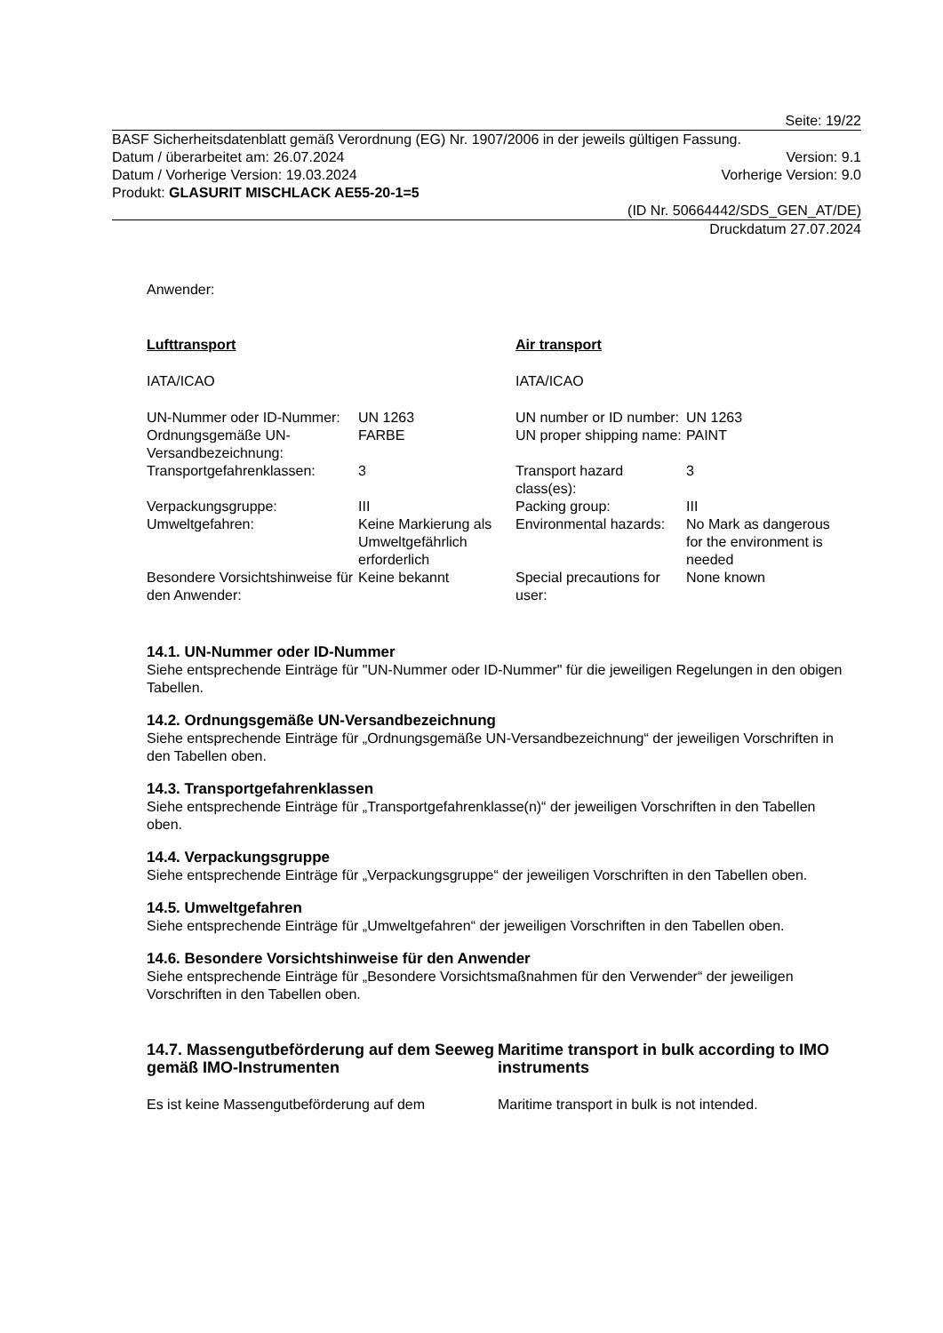Seite: 19/22
BASF Sicherheitsdatenblatt gemäß Verordnung (EG) Nr. 1907/2006 in der jeweils gültigen Fassung.
Datum / überarbeitet am: 26.07.2024 Version: 9.1
Datum / Vorherige Version: 19.03.2024 Vorherige Version: 9.0
Produkt: GLASURIT MISCHLACK AE55-20-1=5
(ID Nr. 50664442/SDS_GEN_AT/DE)
Druckdatum 27.07.2024
Anwender:
| Lufttransport | | Air transport | |
| IATA/ICAO | | IATA/ICAO | |
| UN-Nummer oder ID-Nummer: | UN 1263 | UN number or ID number: | UN 1263 |
| Ordnungsgemäße UN-Versandbezeichnung: | FARBE | UN proper shipping name: | PAINT |
| Transportgefahrenklassen: | 3 | Transport hazard class(es): | 3 |
| Verpackungsgruppe: | III | Packing group: | III |
| Umweltgefahren: | Keine Markierung als Umweltgefährlich erforderlich | Environmental hazards: | No Mark as dangerous for the environment is needed |
| Besondere Vorsichtshinweise für den Anwender: | Keine bekannt | Special precautions for user: | None known |
14.1. UN-Nummer oder ID-Nummer
Siehe entsprechende Einträge für "UN-Nummer oder ID-Nummer" für die jeweiligen Regelungen in den obigen Tabellen.
14.2. Ordnungsgemäße UN-Versandbezeichnung
Siehe entsprechende Einträge für „Ordnungsgemäße UN-Versandbezeichnung“ der jeweiligen Vorschriften in den Tabellen oben.
14.3. Transportgefahrenklassen
Siehe entsprechende Einträge für „Transportgefahrenklasse(n)“ der jeweiligen Vorschriften in den Tabellen oben.
14.4. Verpackungsgruppe
Siehe entsprechende Einträge für „Verpackungsgruppe“ der jeweiligen Vorschriften in den Tabellen oben.
14.5. Umweltgefahren
Siehe entsprechende Einträge für „Umweltgefahren“ der jeweiligen Vorschriften in den Tabellen oben.
14.6. Besondere Vorsichtshinweise für den Anwender
Siehe entsprechende Einträge für „Besondere Vorsichtsmaßnahmen für den Verwender“ der jeweiligen Vorschriften in den Tabellen oben.
14.7. Massengutbeförderung auf dem Seeweg gemäß IMO-Instrumenten
Maritime transport in bulk according to IMO instruments
Es ist keine Massengutbeförderung auf dem Maritime transport in bulk is not intended.